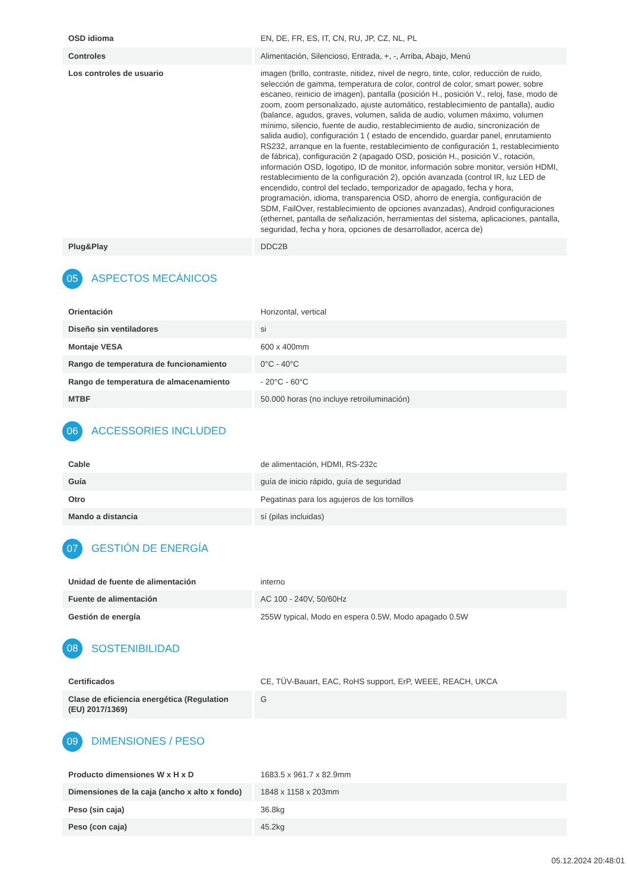| OSD idioma | EN, DE, FR, ES, IT, CN, RU, JP, CZ, NL, PL |
| Controles | Alimentación, Silencioso, Entrada, +, -, Arriba, Abajo, Menú |
| Los controles de usuario | imagen (brillo, contraste, nitidez, nivel de negro, tinte, color, reducción de ruido, selección de gamma, temperatura de color, control de color, smart power, sobre escaneo, reinicio de imagen), pantalla (posición H., posición V., reloj, fase, modo de zoom, zoom personalizado, ajuste automático, restablecimiento de pantalla), audio (balance, agudos, graves, volumen, salida de audio, volumen máximo, volumen mínimo, silencio, fuente de audio, restablecimiento de audio, sincronización de salida audio), configuración 1 ( estado de encendido, guardar panel, enrutamiento RS232, arranque en la fuente, restablecimiento de configuración 1, restablecimiento de fábrica), configuración 2 (apagado OSD, posición H., posición V., rotación, información OSD, logotipo, ID de monitor, información sobre monitor, versión HDMI, restablecimiento de la configuración 2), opción avanzada (control IR, luz LED de encendido, control del teclado, temporizador de apagado, fecha y hora, programación, idioma, transparencia OSD, ahorro de energía, configuración de SDM, FailOver, restablecimiento de opciones avanzadas), Android configuraciones (ethernet, pantalla de señalización, herramientas del sistema, aplicaciones, pantalla, seguridad, fecha y hora, opciones de desarrollador, acerca de) |
| Plug&Play | DDC2B |
05 ASPECTOS MECÁNICOS
| Orientación | Horizontal, vertical |
| Diseño sin ventiladores | si |
| Montaje VESA | 600 x 400mm |
| Rango de temperatura de funcionamiento | 0°C - 40°C |
| Rango de temperatura de almacenamiento | - 20°C - 60°C |
| MTBF | 50.000 horas (no incluye retroiluminación) |
06 ACCESSORIES INCLUDED
| Cable | de alimentación, HDMI, RS-232c |
| Guía | guía de inicio rápido, guía de seguridad |
| Otro | Pegatinas para los agujeros de los tornillos |
| Mando a distancia | sí (pilas incluidas) |
07 GESTIÓN DE ENERGÍA
| Unidad de fuente de alimentación | interno |
| Fuente de alimentación | AC 100 - 240V, 50/60Hz |
| Gestión de energía | 255W typical, Modo en espera 0.5W, Modo apagado 0.5W |
08 SOSTENIBILIDAD
| Certificados | CE, TÜV-Bauart, EAC, RoHS support, ErP, WEEE, REACH, UKCA |
| Clase de eficiencia energética (Regulation (EU) 2017/1369) | G |
09 DIMENSIONES / PESO
| Producto dimensiones W x H x D | 1683.5 x 961.7 x 82.9mm |
| Dimensiones de la caja (ancho x alto x fondo) | 1848 x 1158 x 203mm |
| Peso (sin caja) | 36.8kg |
| Peso (con caja) | 45.2kg |
05.12.2024 20:48:01